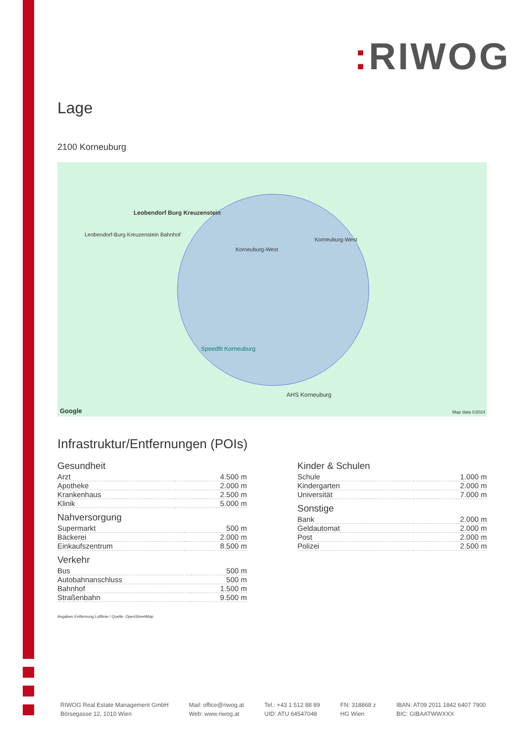: RIWOG
Lage
2100 Korneuburg
Leobendorf Burg Kreuzenstein
Leobendorf-Burg Kreuzenstein Bahnhof
Korneuburg-West
Korneuburg-West
Speedfit Korneuburg
AHS Korneuburg
Google Map data ©2024
Infrastruktur/Entfernungen (POIs)
Gesundheit
| Arzt | 4.500 m |
| Apotheke | 2.000 m |
| Krankenhaus | 2.500 m |
| Klinik | 5.000 m |
Nahversorgung
| Supermarkt | 500 m |
| Bäckerei | 2.000 m |
| Einkaufszentrum | 8.500 m |
Verkehr
| Bus | 500 m |
| Autobahnanschluss | 500 m |
| Bahnhof | 1.500 m |
| Straßenbahn | 9.500 m |
Kinder & Schulen
| Schule | 1.000 m |
| Kindergarten | 2.000 m |
| Universität | 7.000 m |
Sonstige
| Bank | 2.000 m |
| Geldautomat | 2.000 m |
| Post | 2.000 m |
| Polizei | 2.500 m |
Angaben Entfernung Luftlinie / Quelle: OpenStreetMap
RIWOG Real Estate Management GmbH
Börsegasse 12, 1010 Wien
Mail: office@riwog.at
Web: www.riwog.at
Tel.: +43 1 512 88 89
UID: ATU 64547048
FN: 318868 z
HG Wien
IBAN: AT09 2011 1842 6407 7900
BIC: GIBAATWWXXX